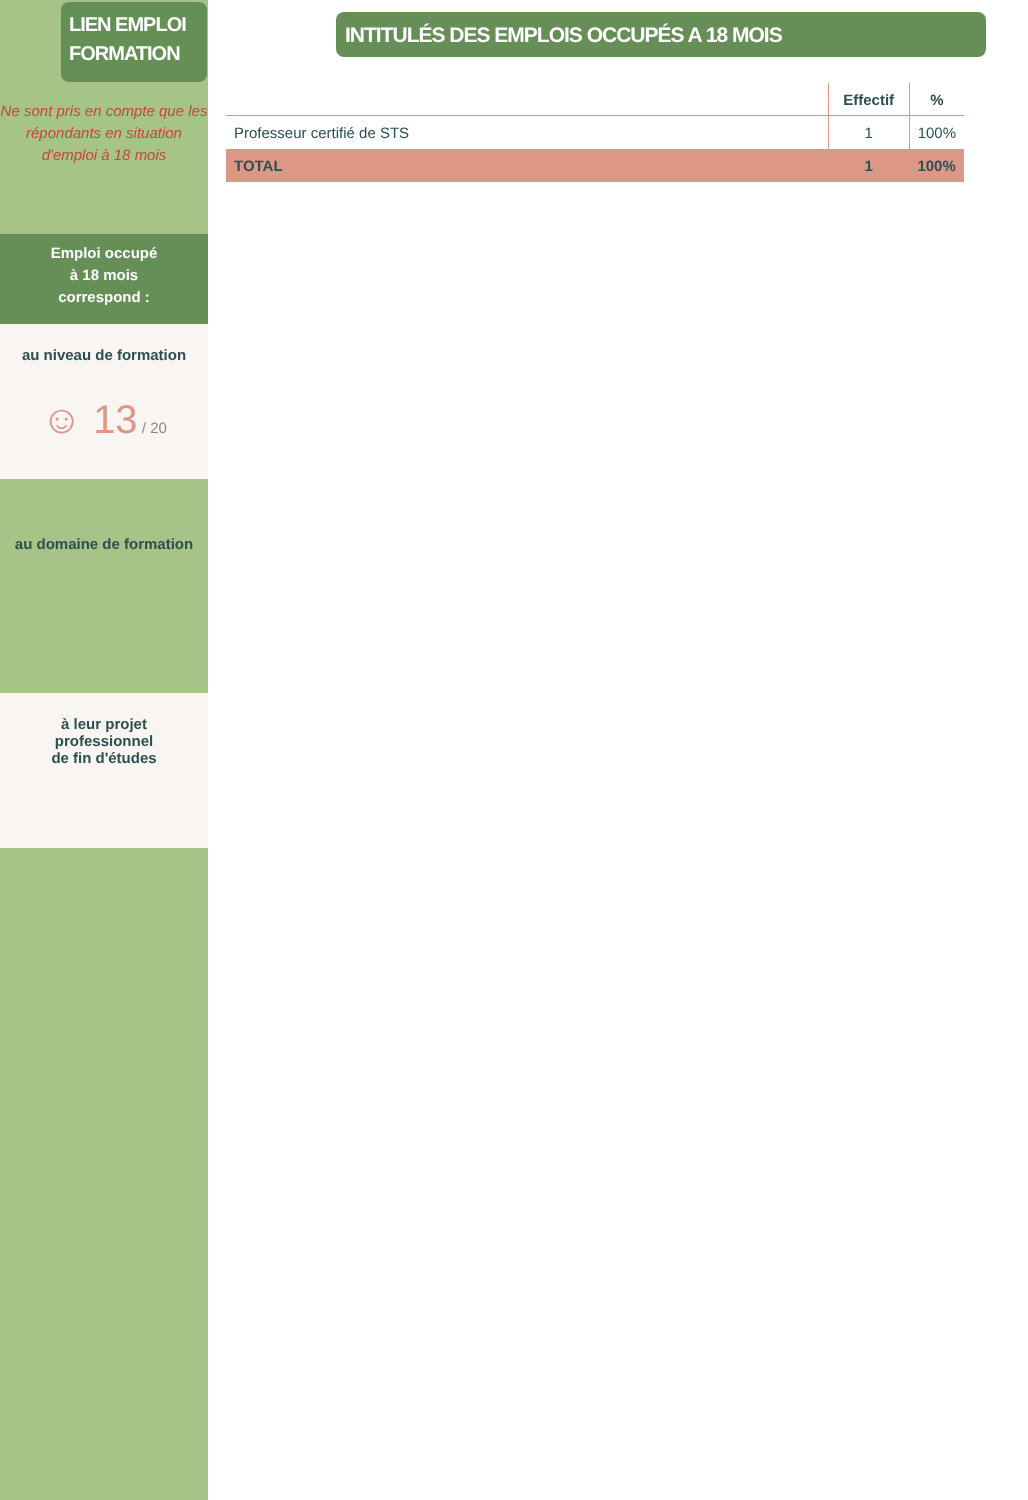LIEN EMPLOI FORMATION
Ne sont pris en compte que les répondants en situation d'emploi à 18 mois
Emploi occupé
à 18 mois
correspond :
au niveau de formation
☺ 13 / 20
au domaine de formation
à leur projet
professionnel
de fin d'études
INTITULÉS DES EMPLOIS OCCUPÉS A 18 MOIS
| | Effectif | % |
| --- | --- | --- |
| Professeur certifié de STS | 1 | 100% |
| TOTAL | 1 | 100% |